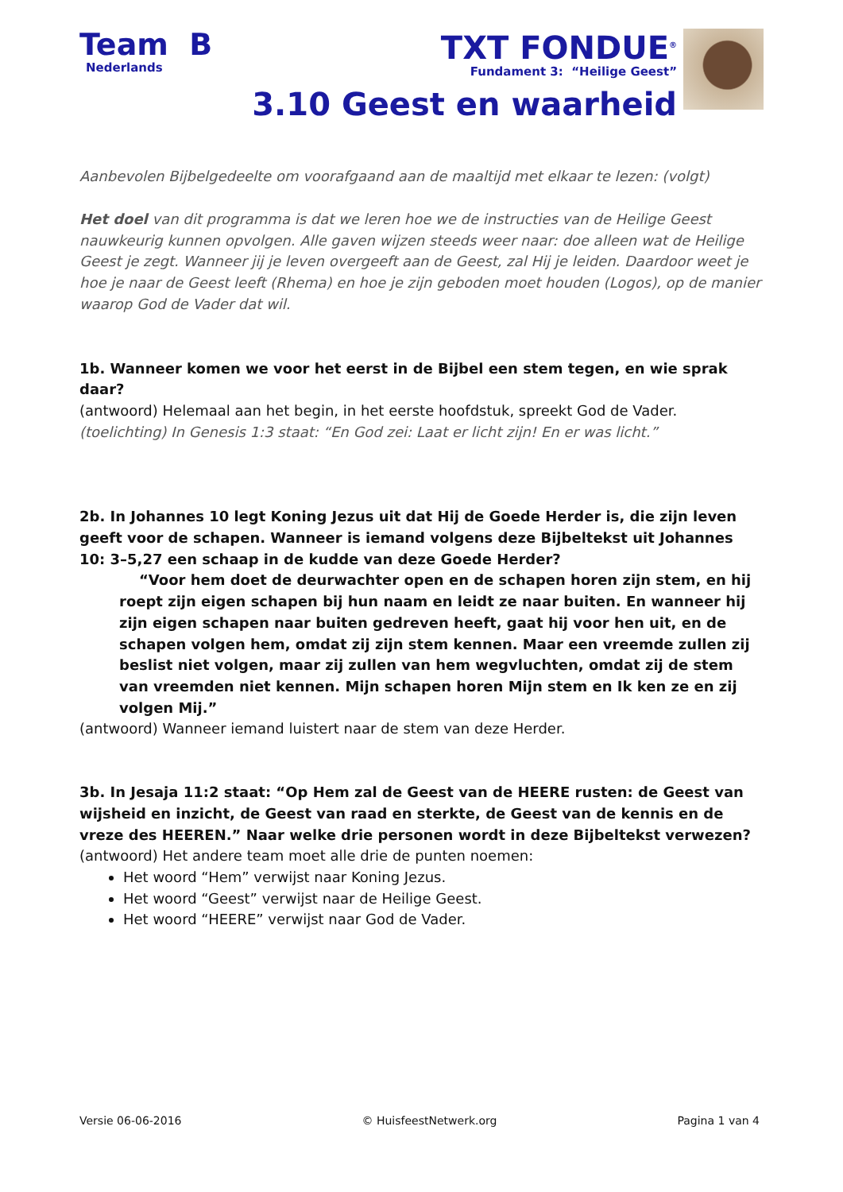Team B
Nederlands
TXT FONDUE<sup>®</sup>
Fundament 3: “Heilige Geest”
3.10 Geest en waarheid
Aanbevolen Bijbelgedeelte om voorafgaand aan de maaltijd met elkaar te lezen: (volgt)
Het doel van dit programma is dat we leren hoe we de instructies van de Heilige Geest nauwkeurig kunnen opvolgen. Alle gaven wijzen steeds weer naar: doe alleen wat de Heilige Geest je zegt. Wanneer jij je leven overgeeft aan de Geest, zal Hij je leiden. Daardoor weet je hoe je naar de Geest leeft (Rhema) en hoe je zijn geboden moet houden (Logos), op de manier waarop God de Vader dat wil.
1b. Wanneer komen we voor het eerst in de Bijbel een stem tegen, en wie sprak daar?
(antwoord) Helemaal aan het begin, in het eerste hoofdstuk, spreekt God de Vader.
(toelichting) In Genesis 1:3 staat: “En God zei: Laat er licht zijn! En er was licht.”
2b. In Johannes 10 legt Koning Jezus uit dat Hij de Goede Herder is, die zijn leven geeft voor de schapen. Wanneer is iemand volgens deze Bijbeltekst uit Johannes 10: 3–5,27 een schaap in de kudde van deze Goede Herder?
“Voor hem doet de deurwachter open en de schapen horen zijn stem, en hij roept zijn eigen schapen bij hun naam en leidt ze naar buiten. En wanneer hij zijn eigen schapen naar buiten gedreven heeft, gaat hij voor hen uit, en de schapen volgen hem, omdat zij zijn stem kennen. Maar een vreemde zullen zij beslist niet volgen, maar zij zullen van hem wegvluchten, omdat zij de stem van vreemden niet kennen. Mijn schapen horen Mijn stem en Ik ken ze en zij volgen Mij.”
(antwoord) Wanneer iemand luistert naar de stem van deze Herder.
3b. In Jesaja 11:2 staat: “Op Hem zal de Geest van de HEERE rusten: de Geest van wijsheid en inzicht, de Geest van raad en sterkte, de Geest van de kennis en de vreze des HEEREN.” Naar welke drie personen wordt in deze Bijbeltekst verwezen?
(antwoord) Het andere team moet alle drie de punten noemen:
Het woord “Hem” verwijst naar Koning Jezus.
Het woord “Geest” verwijst naar de Heilige Geest.
Het woord “HEERE” verwijst naar God de Vader.
Versie 06-06-2016 © HuisfeestNetwerk.org Pagina 1 van 4